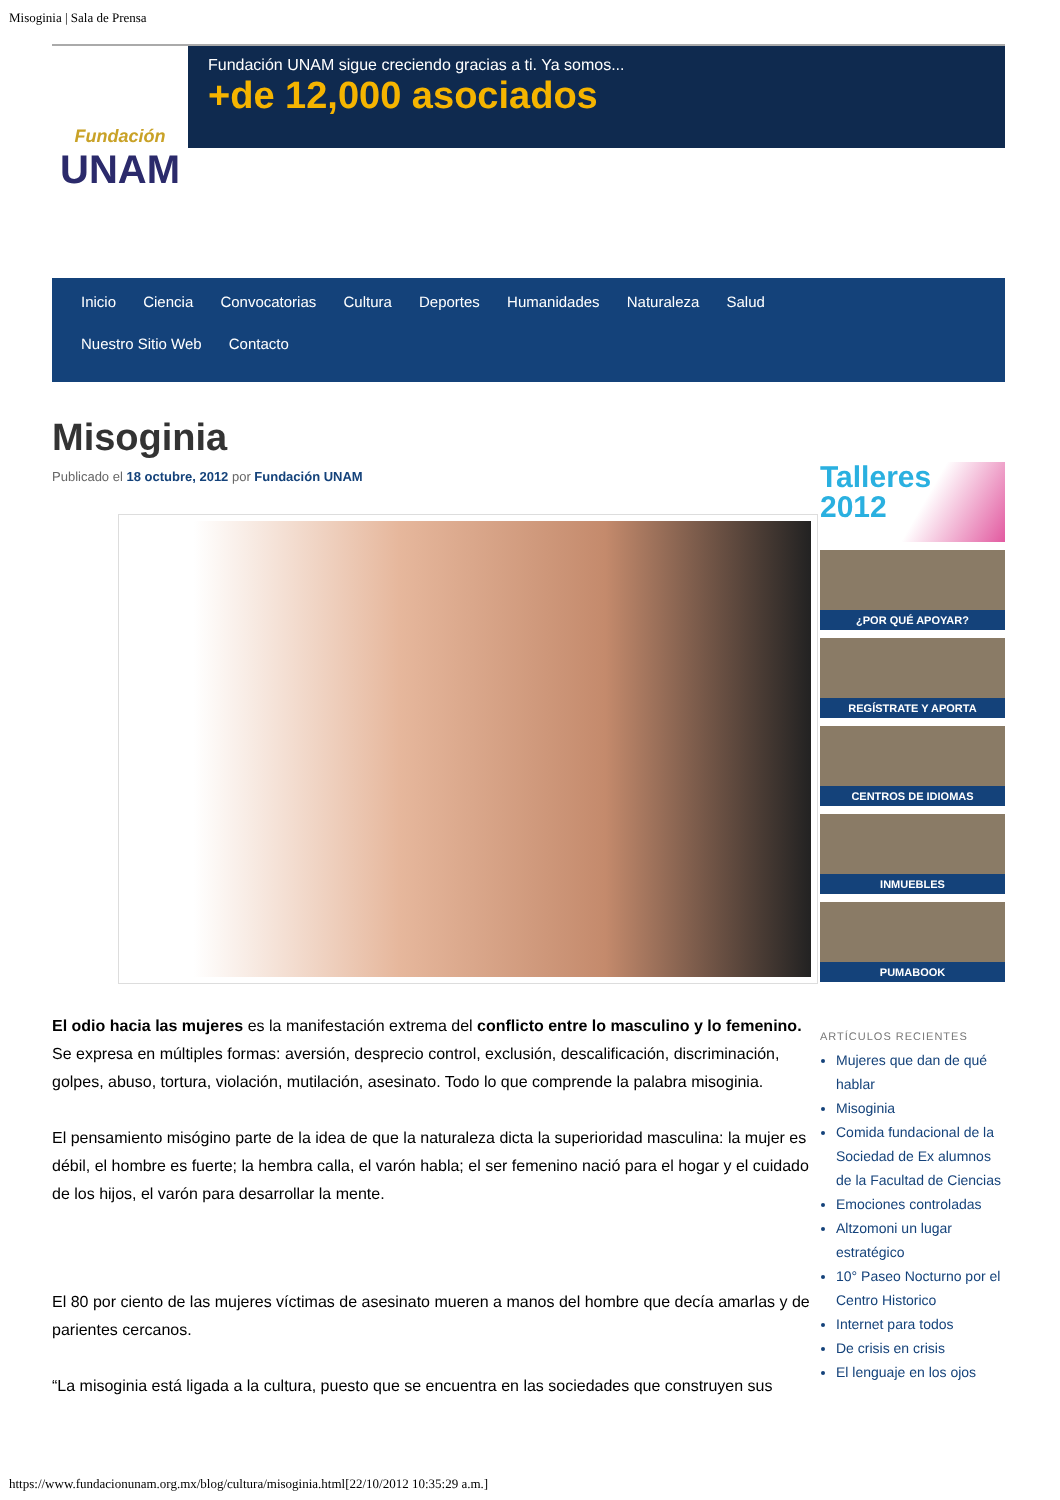Misoginia | Sala de Prensa
Fundación
UNAM
Fundación UNAM sigue creciendo gracias a ti. Ya somos...
+de 12,000 asociados
Inicio Ciencia Convocatorias Cultura Deportes Humanidades Naturaleza Salud
Nuestro Sitio Web Contacto
Misoginia
Publicado el 18 octubre, 2012 por Fundación UNAM
El odio hacia las mujeres es la manifestación extrema del conflicto entre lo masculino y lo femenino. Se expresa en múltiples formas: aversión, desprecio control, exclusión, descalificación, discriminación, golpes, abuso, tortura, violación, mutilación, asesinato. Todo lo que comprende la palabra misoginia.
El pensamiento misógino parte de la idea de que la naturaleza dicta la superioridad masculina: la mujer es débil, el hombre es fuerte; la hembra calla, el varón habla; el ser femenino nació para el hogar y el cuidado de los hijos, el varón para desarrollar la mente.
El 80 por ciento de las mujeres víctimas de asesinato mueren a manos del hombre que decía amarlas y de parientes cercanos.
“La misoginia está ligada a la cultura, puesto que se encuentra en las sociedades que construyen sus
Talleres
2012
¿POR QUÉ APOYAR?
REGÍSTRATE Y APORTA
CENTROS DE IDIOMAS
INMUEBLES
PUMABOOK
ARTÍCULOS RECIENTES
Mujeres que dan de qué hablar
Misoginia
Comida fundacional de la Sociedad de Ex alumnos de la Facultad de Ciencias
Emociones controladas
Altzomoni un lugar estratégico
10° Paseo Nocturno por el Centro Historico
Internet para todos
De crisis en crisis
El lenguaje en los ojos
https://www.fundacionunam.org.mx/blog/cultura/misoginia.html[22/10/2012 10:35:29 a.m.]